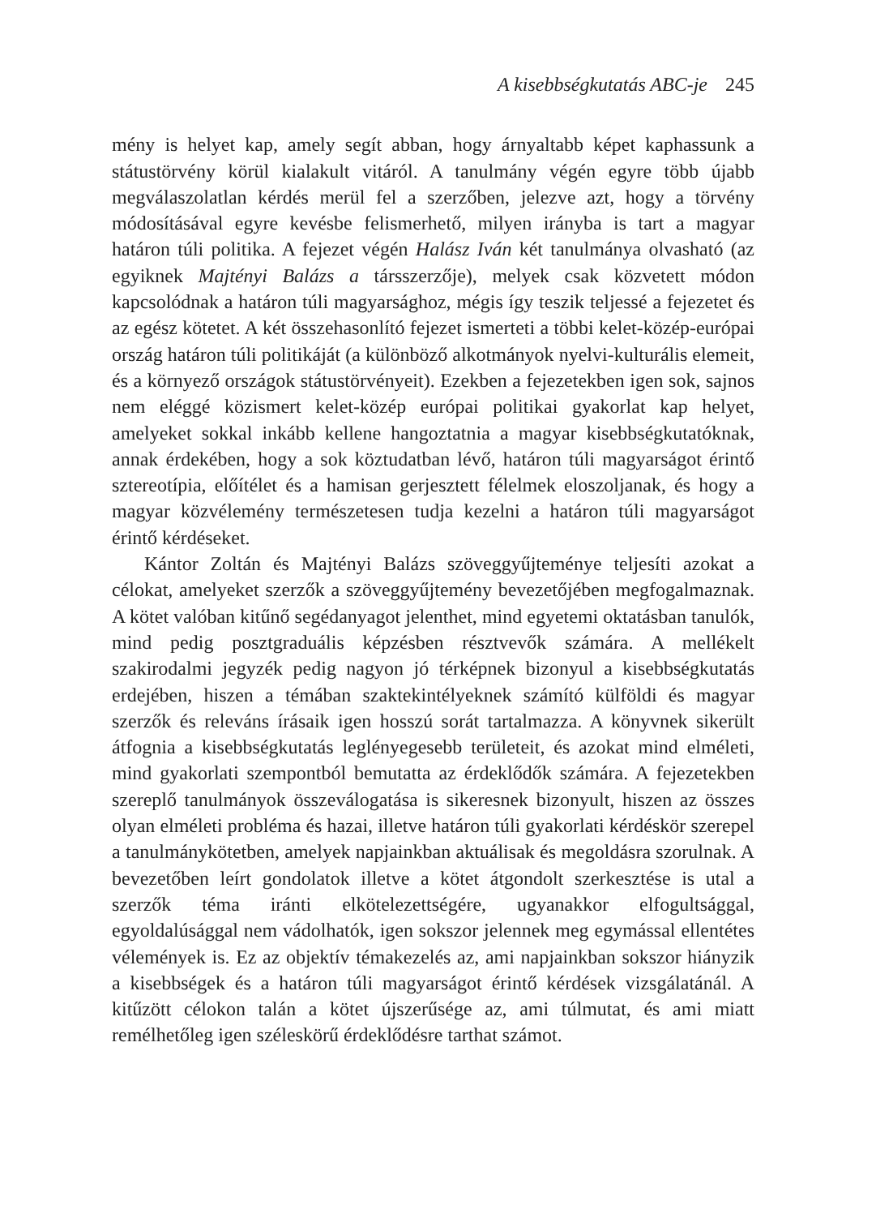A kisebbségkutatás ABC-je 245
mény is helyet kap, amely segít abban, hogy árnyaltabb képet kaphassunk a státustörvény körül kialakult vitáról. A tanulmány végén egyre több újabb megválaszolatlan kérdés merül fel a szerzőben, jelezve azt, hogy a törvény módosításával egyre kevésbe felismerhető, milyen irányba is tart a magyar határon túli politika. A fejezet végén Halász Iván két tanulmánya olvasható (az egyiknek Majtényi Balázs a társszerzője), melyek csak közvetett módon kapcsolódnak a határon túli magyarsághoz, mégis így teszik teljessé a fejezetet és az egész kötetet. A két összehasonlító fejezet ismerteti a többi kelet-közép-európai ország határon túli politikáját (a különböző alkotmányok nyelvi-kulturális elemeit, és a környező országok státustörvényeit). Ezekben a fejezetekben igen sok, sajnos nem eléggé közismert kelet-közép európai politikai gyakorlat kap helyet, amelyeket sokkal inkább kellene hangoztatnia a magyar kisebbségkutatóknak, annak érdekében, hogy a sok köztudatban lévő, határon túli magyarságot érintő sztereotípia, előítélet és a hamisan gerjesztett félelmek eloszoljanak, és hogy a magyar közvélemény természetesen tudja kezelni a határon túli magyarságot érintő kérdéseket.
Kántor Zoltán és Majtényi Balázs szöveggyűjteménye teljesíti azokat a célokat, amelyeket szerzők a szöveggyűjtemény bevezetőjében megfogalmaznak. A kötet valóban kitűnő segédanyagot jelenthet, mind egyetemi oktatásban tanulók, mind pedig posztgraduális képzésben résztvevők számára. A mellékelt szakirodalmi jegyzék pedig nagyon jó térképnek bizonyul a kisebbségkutatás erdejében, hiszen a témában szaktekintélyeknek számító külföldi és magyar szerzők és releváns írásaik igen hosszú sorát tartalmazza. A könyvnek sikerült átfognia a kisebbségkutatás leglényegesebb területeit, és azokat mind elméleti, mind gyakorlati szempontból bemutatta az érdeklődők számára. A fejezetekben szereplő tanulmányok összeválogatása is sikeresnek bizonyult, hiszen az összes olyan elméleti probléma és hazai, illetve határon túli gyakorlati kérdéskör szerepel a tanulmánykötetben, amelyek napjainkban aktuálisak és megoldásra szorulnak. A bevezetőben leírt gondolatok illetve a kötet átgondolt szerkesztése is utal a szerzők téma iránti elkötelezettségére, ugyanakkor elfogultsággal, egyoldalúsággal nem vádolhatók, igen sokszor jelennek meg egymással ellentétes vélemények is. Ez az objektív témakezelés az, ami napjainkban sokszor hiányzik a kisebbségek és a határon túli magyarságot érintő kérdések vizsgálatánál. A kitűzött célokon talán a kötet újszerűsége az, ami túlmutat, és ami miatt remélhetőleg igen széleskörű érdeklődésre tarthat számot.